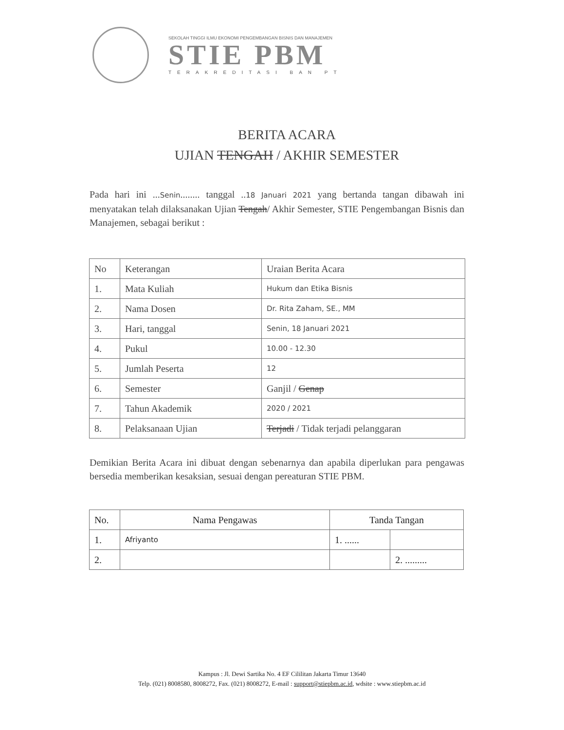SEKOLAH TINGGI ILMU EKONOMI PENGEMBANGAN BISNIS DAN MANAJEMEN
STIE PBM
TERAKREDITASI BAN PT
BERITA ACARA
UJIAN TENGAH / AKHIR SEMESTER
Pada hari ini ...Senin........ tanggal ..18 Januari 2021 yang bertanda tangan dibawah ini menyatakan telah dilaksanakan Ujian Tengah/ Akhir Semester, STIE Pengembangan Bisnis dan Manajemen, sebagai berikut :
| No | Keterangan | Uraian Berita Acara |
| --- | --- | --- |
| 1. | Mata Kuliah | Hukum dan Etika Bisnis |
| 2. | Nama Dosen | Dr. Rita Zaham, SE., MM |
| 3. | Hari, tanggal | Senin, 18 Januari 2021 |
| 4. | Pukul | 10.00 - 12.30 |
| 5. | Jumlah Peserta | 12 |
| 6. | Semester | Ganjil / Genap |
| 7. | Tahun Akademik | 2020 / 2021 |
| 8. | Pelaksanaan Ujian | Terjadi / Tidak terjadi pelanggaran |
Demikian Berita Acara ini dibuat dengan sebenarnya dan apabila diperlukan para pengawas bersedia memberikan kesaksian, sesuai dengan pereaturan STIE PBM.
| No. | Nama Pengawas | Tanda Tangan | |
| --- | --- | --- | --- |
| 1. | Afriyanto | 1. ...... | |
| 2. | | | 2. ......... |
Kampus : Jl. Dewi Sartika No. 4 EF Cililitan Jakarta Timur 13640
Telp. (021) 8008580, 8008272, Fax. (021) 8008272, E-mail : support@stiepbm.ac.id, wdsite : www.stiepbm.ac.id